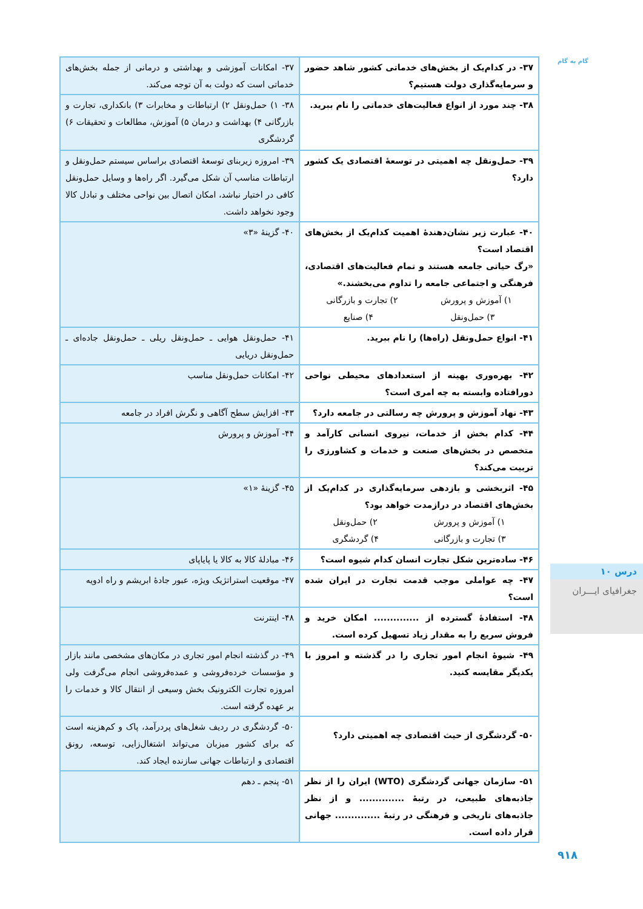گام به گام
| ۳۷- در کدام‌یک از بخش‌های خدماتی کشور شاهد حضور و سرمایه‌گذاری دولت هستیم؟ | ۳۷- امکانات آموزشی و بهداشتی و درمانی از جمله بخش‌های خدماتی است که دولت به آن توجه می‌کند. |
| ۳۸- چند مورد از انواع فعالیت‌های خدماتی را نام ببرید. | ۳۸- ۱) حمل‌ونقل ۲) ارتباطات و مخابرات ۳) بانکداری، تجارت و بازرگانی ۴) بهداشت و درمان ۵) آموزش، مطالعات و تحقیقات ۶) گردشگری |
| ۳۹- حمل‌ونقل چه اهمیتی در توسعهٔ اقتصادی یک کشور دارد؟ | ۳۹- امروزه زیربنای توسعهٔ اقتصادی براساس سیستم حمل‌ونقل و ارتباطات مناسب آن شکل می‌گیرد. اگر راه‌ها و وسایل حمل‌ونقل کافی در اختیار نباشد، امکان اتصال بین نواحی مختلف و تبادل کالا وجود نخواهد داشت. |
| ۴۰- عبارت زیر نشان‌دهندهٔ اهمیت کدام‌یک از بخش‌های اقتصاد است؟ «رگ حیاتی جامعه هستند و تمام فعالیت‌های اقتصادی، فرهنگی و اجتماعی جامعه را تداوم می‌بخشند.» ۱) آموزش و پرورش ۲) تجارت و بازرگانی ۳) حمل‌ونقل ۴) صنایع | ۴۰- گزینهٔ «۳» |
| ۴۱- انواع حمل‌ونقل (راه‌ها) را نام ببرید. | ۴۱- حمل‌ونقل هوایی ـ حمل‌ونقل ریلی ـ حمل‌ونقل جاده‌ای ـ حمل‌ونقل دریایی |
| ۴۲- بهره‌وری بهینه از استعدادهای محیطی نواحی دورافتاده وابسته به چه امری است؟ | ۴۲- امکانات حمل‌ونقل مناسب |
| ۴۳- نهاد آموزش و پرورش چه رسالتی در جامعه دارد؟ | ۴۳- افزایش سطح آگاهی و نگرش افراد در جامعه |
| ۴۴- کدام بخش از خدمات، نیروی انسانی کارآمد و متخصص در بخش‌های صنعت و خدمات و کشاورزی را تربیت می‌کند؟ | ۴۴- آموزش و پرورش |
| ۴۵- اثربخشی و بازدهی سرمایه‌گذاری در کدام‌یک از بخش‌های اقتصاد در درازمدت خواهد بود؟ ۱) آموزش و پرورش ۲) حمل‌ونقل ۳) تجارت و بازرگانی ۴) گردشگری | ۴۵- گزینهٔ «۱» |
| ۴۶- ساده‌ترین شکل تجارت انسان کدام شیوه است؟ | ۴۶- مبادلهٔ کالا به کالا یا پایاپای |
| ۴۷- چه عواملی موجب قدمت تجارت در ایران شده است؟ | ۴۷- موقعیت استراتژیک ویژه، عبور جادهٔ ابریشم و راه ادویه |
| ۴۸- استفادهٔ گسترده از .............. امکان خرید و فروش سریع را به مقدار زیاد تسهیل کرده است. | ۴۸- اینترنت |
| ۴۹- شیوهٔ انجام امور تجاری را در گذشته و امروز با یکدیگر مقایسه کنید. | ۴۹- در گذشته انجام امور تجاری در مکان‌های مشخصی مانند بازار و مؤسسات خرده‌فروشی و عمده‌فروشی انجام می‌گرفت ولی امروزه تجارت الکترونیک بخش وسیعی از انتقال کالا و خدمات را بر عهده گرفته است. |
| ۵۰- گردشگری از حیث اقتصادی چه اهمیتی دارد؟ | ۵۰- گردشگری در ردیف شغل‌های پردرآمد، پاک و کم‌هزینه است که برای کشور میزبان می‌تواند اشتغال‌زایی، توسعه، رونق اقتصادی و ارتباطات جهانی سازنده ایجاد کند. |
| ۵۱- سازمان جهانی گردشگری (WTO) ایران را از نظر جاذبه‌های طبیعی، در رتبهٔ .............. و از نظر جاذبه‌های تاریخی و فرهنگی در رتبهٔ .............. جهانی قرار داده است. | ۵۱- پنجم ـ دهم |
درس ۱۰
جغرافیای ایـــران
۹۱۸